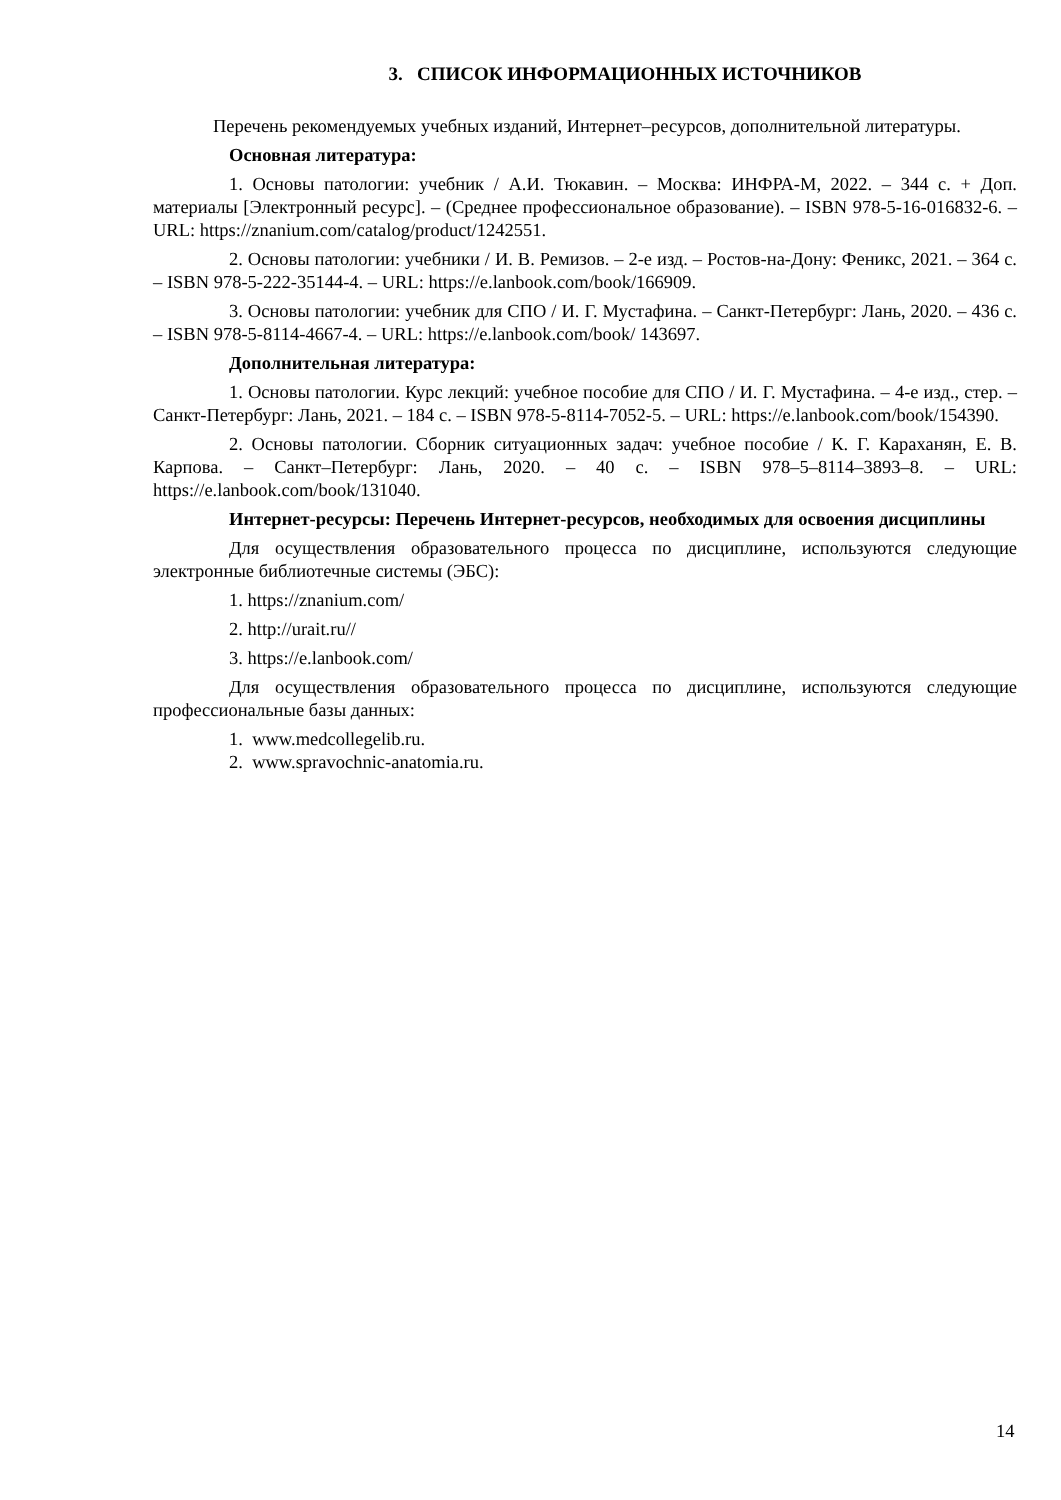3. СПИСОК ИНФОРМАЦИОННЫХ ИСТОЧНИКОВ
Перечень рекомендуемых учебных изданий, Интернет–ресурсов, дополнительной литературы.
Основная литература:
1. Основы патологии: учебник / А.И. Тюкавин. – Москва: ИНФРА-М, 2022. – 344 с. + Доп. материалы [Электронный ресурс]. – (Среднее профессиональное образование). – ISBN 978-5-16-016832-6. – URL: https://znanium.com/catalog/product/1242551.
2. Основы патологии: учебники / И. В. Ремизов. – 2-е изд. – Ростов-на-Дону: Феникс, 2021. – 364 с. – ISBN 978-5-222-35144-4. – URL: https://e.lanbook.com/book/166909.
3. Основы патологии: учебник для СПО / И. Г. Мустафина. – Санкт-Петербург: Лань, 2020. – 436 с. – ISBN 978-5-8114-4667-4. – URL: https://e.lanbook.com/book/ 143697.
Дополнительная литература:
1. Основы патологии. Курс лекций: учебное пособие для СПО / И. Г. Мустафина. – 4-е изд., стер. – Санкт-Петербург: Лань, 2021. – 184 с. – ISBN 978-5-8114-7052-5. – URL: https://e.lanbook.com/book/154390.
2. Основы патологии. Сборник ситуационных задач: учебное пособие / К. Г. Караханян, Е. В. Карпова. – Санкт–Петербург: Лань, 2020. – 40 с. – ISBN 978–5–8114–3893–8. – URL: https://e.lanbook.com/book/131040.
Интернет-ресурсы: Перечень Интернет-ресурсов, необходимых для освоения дисциплины
Для осуществления образовательного процесса по дисциплине, используются следующие электронные библиотечные системы (ЭБС):
1. https://znanium.com/
2. http://urait.ru//
3. https://e.lanbook.com/
Для осуществления образовательного процесса по дисциплине, используются следующие профессиональные базы данных:
1. www.medcollegelib.ru.
2. www.spravochnic-anatomia.ru.
14